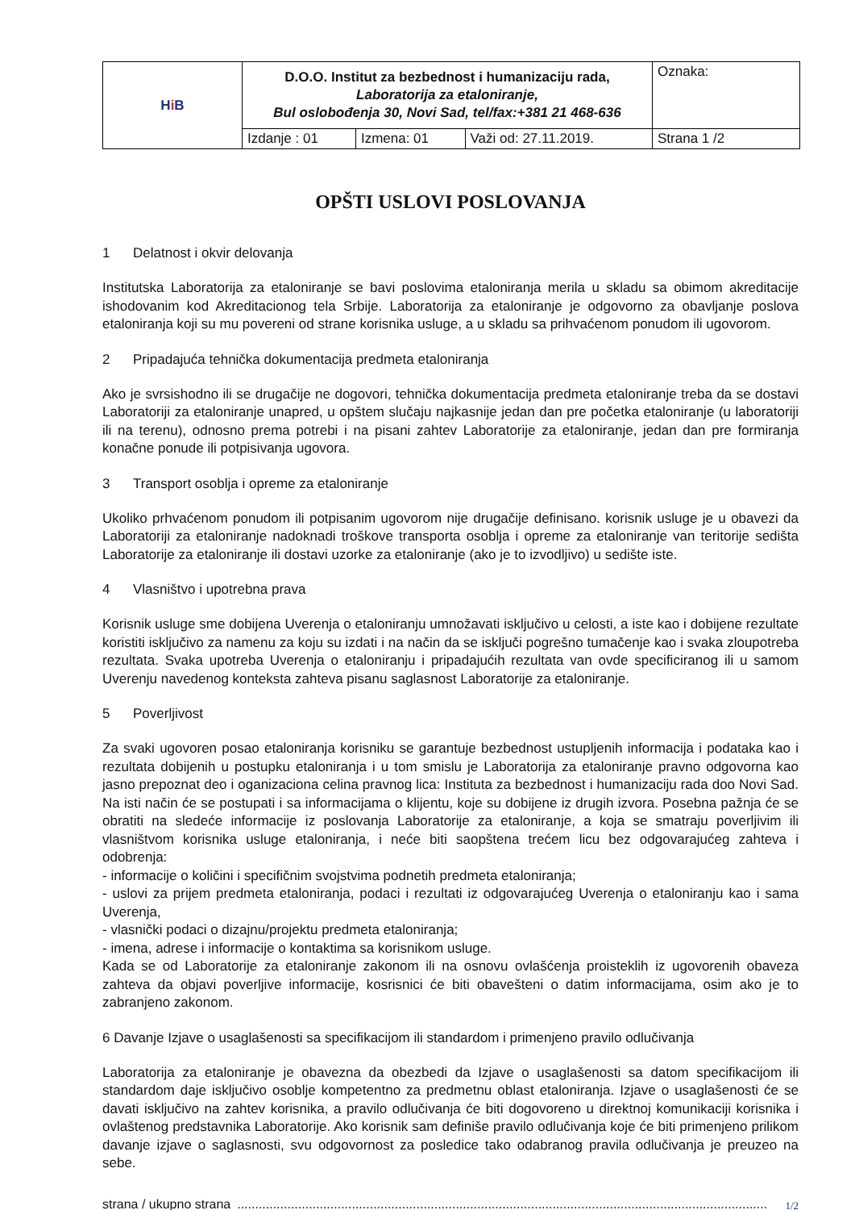| H i B | D.O.O. Institut za bezbednost i humanizaciju rada, Laboratorija za etaloniranje, Bul oslobođenja 30, Novi Sad, tel/fax:+381 21 468-636 | | | Oznaka: |
| | Izdanje : 01 | Izmena: 01 | Važi od: 27.11.2019. | Strana 1 /2 |
OPŠTI USLOVI POSLOVANJA
1 Delatnost i okvir delovanja
Institutska Laboratorija za etaloniranje se bavi poslovima etaloniranja merila u skladu sa obimom akreditacije ishodovanim kod Akreditacionog tela Srbije. Laboratorija za etaloniranje je odgovorno za obavljanje poslova etaloniranja koji su mu povereni od strane korisnika usluge, a u skladu sa prihvaćenom ponudom ili ugovorom.
2 Pripadajuća tehnička dokumentacija predmeta etaloniranja
Ako je svrsishodno ili se drugačije ne dogovori, tehnička dokumentacija predmeta etaloniranje treba da se dostavi Laboratoriji za etaloniranje unapred, u opštem slučaju najkasnije jedan dan pre početka etaloniranje (u laboratoriji ili na terenu), odnosno prema potrebi i na pisani zahtev Laboratorije za etaloniranje, jedan dan pre formiranja konačne ponude ili potpisivanja ugovora.
3 Transport osoblja i opreme za etaloniranje
Ukoliko prhvaćenom ponudom ili potpisanim ugovorom nije drugačije definisano. korisnik usluge je u obavezi da Laboratoriji za etaloniranje nadoknadi troškove transporta osoblja i opreme za etaloniranje van teritorije sedišta Laboratorije za etaloniranje ili dostavi uzorke za etaloniranje (ako je to izvodljivo) u sedište iste.
4 Vlasništvo i upotrebna prava
Korisnik usluge sme dobijena Uverenja o etaloniranju umnožavati isključivo u celosti, a iste kao i dobijene rezultate koristiti isključivo za namenu za koju su izdati i na način da se isključi pogrešno tumačenje kao i svaka zloupotreba rezultata. Svaka upotreba Uverenja o etaloniranju i pripadajućih rezultata van ovde specificiranog ili u samom Uverenju navedenog konteksta zahteva pisanu saglasnost Laboratorije za etaloniranje.
5 Poverljivost
Za svaki ugovoren posao etaloniranja korisniku se garantuje bezbednost ustupljenih informacija i podataka kao i rezultata dobijenih u postupku etaloniranja i u tom smislu je Laboratorija za etaloniranje pravno odgovorna kao jasno prepoznat deo i oganizaciona celina pravnog lica: Instituta za bezbednost i humanizaciju rada doo Novi Sad. Na isti način će se postupati i sa informacijama o klijentu, koje su dobijene iz drugih izvora. Posebna pažnja će se obratiti na sledeće informacije iz poslovanja Laboratorije za etaloniranje, a koja se smatraju poverljivim ili vlasništvom korisnika usluge etaloniranja, i neće biti saopštena trećem licu bez odgovarajućeg zahteva i odobrenja:
- informacije o količini i specifičnim svojstvima podnetih predmeta etaloniranja;
- uslovi za prijem predmeta etaloniranja, podaci i rezultati iz odgovarajućeg Uverenja o etaloniranju kao i sama Uverenja,
- vlasnički podaci o dizajnu/projektu predmeta etaloniranja;
- imena, adrese i informacije o kontaktima sa korisnikom usluge.
Kada se od Laboratorije za etaloniranje zakonom ili na osnovu ovlašćenja proisteklih iz ugovorenih obaveza zahteva da objavi poverljive informacije, kosrisnici će biti obavešteni o datim informacijama, osim ako je to zabranjeno zakonom.
6 Davanje Izjave o usaglašenosti sa specifikacijom ili standardom i primenjeno pravilo odlučivanja
Laboratorija za etaloniranje je obavezna da obezbedi da Izjave o usaglašenosti sa datom specifikacijom ili standardom daje isključivo osoblje kompetentno za predmetnu oblast etaloniranja. Izjave o usaglašenosti će se davati isključivo na zahtev korisnika, a pravilo odlučivanja će biti dogovoreno u direktnoj komunikaciji korisnika i ovlaštenog predstavnika Laboratorije. Ako korisnik sam definiše pravilo odlučivanja koje će biti primenjeno prilikom davanje izjave o saglasnosti, svu odgovornost za posledice tako odabranog pravila odlučivanja je preuzeo na sebe.
strana / ukupno strana.................................................................................................................................................... 1/2